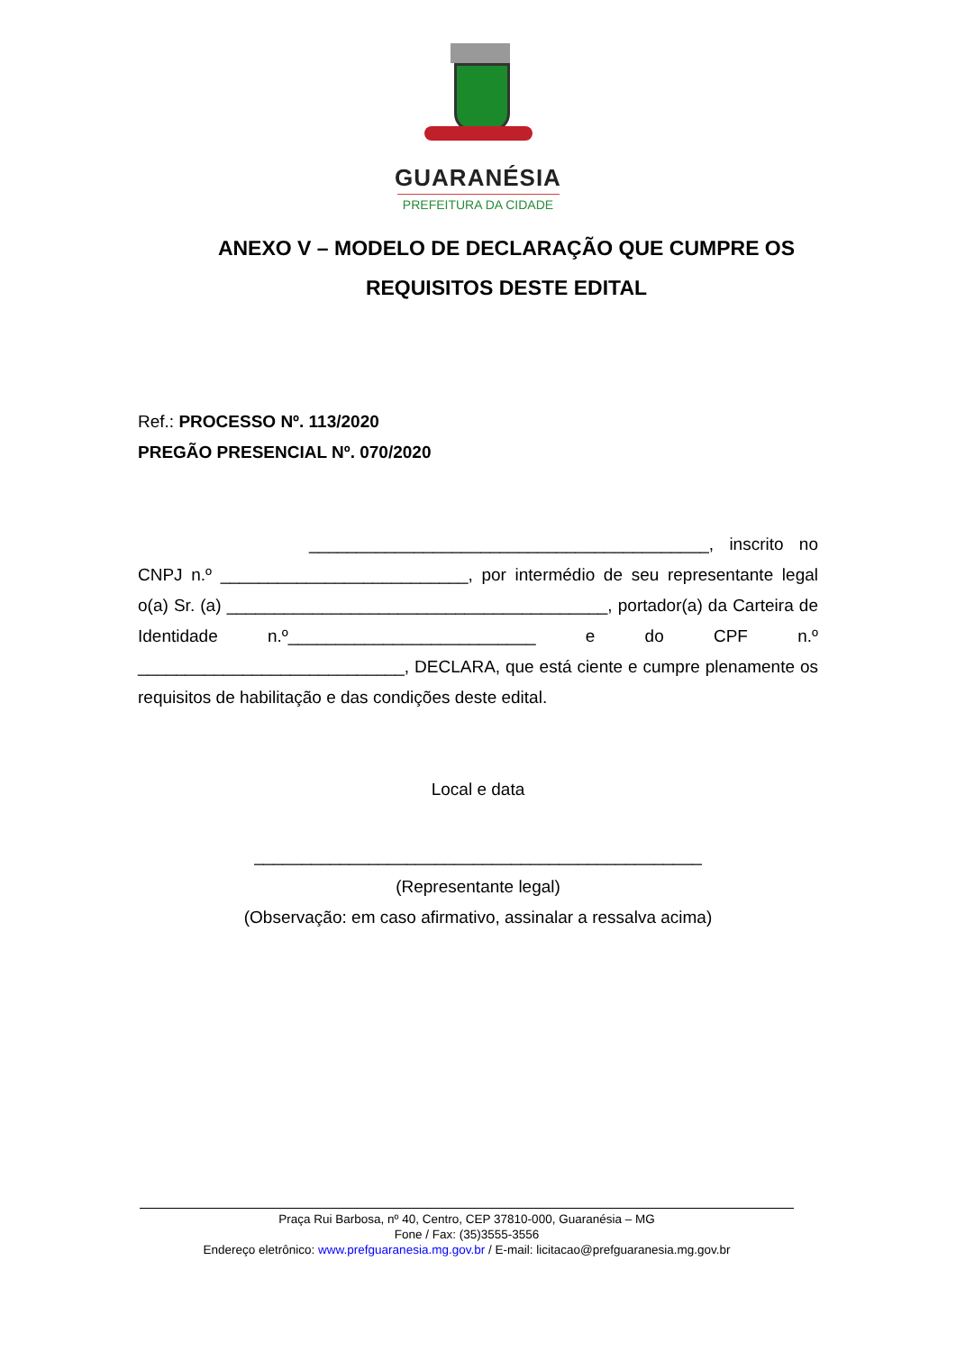GUARANÉSIA
PREFEITURA DA CIDADE
ANEXO V – MODELO DE DECLARAÇÃO QUE CUMPRE OS REQUISITOS DESTE EDITAL
Ref.: PROCESSO Nº. 113/2020
PREGÃO PRESENCIAL Nº. 070/2020
__________________________________________, inscrito no CNPJ n.º __________________________, por intermédio de seu representante legal o(a) Sr. (a) ________________________________________, portador(a) da Carteira de Identidade n.º__________________________ e do CPF n.º ____________________________, DECLARA, que está ciente e cumpre plenamente os requisitos de habilitação e das condições deste edital.
Local e data
_______________________________________________
(Representante legal)
(Observação: em caso afirmativo, assinalar a ressalva acima)
Praça Rui Barbosa, nº 40, Centro, CEP 37810-000, Guaranésia – MG
Fone / Fax: (35)3555-3556
Endereço eletrônico: www.prefguaranesia.mg.gov.br / E-mail: licitacao@prefguaranesia.mg.gov.br